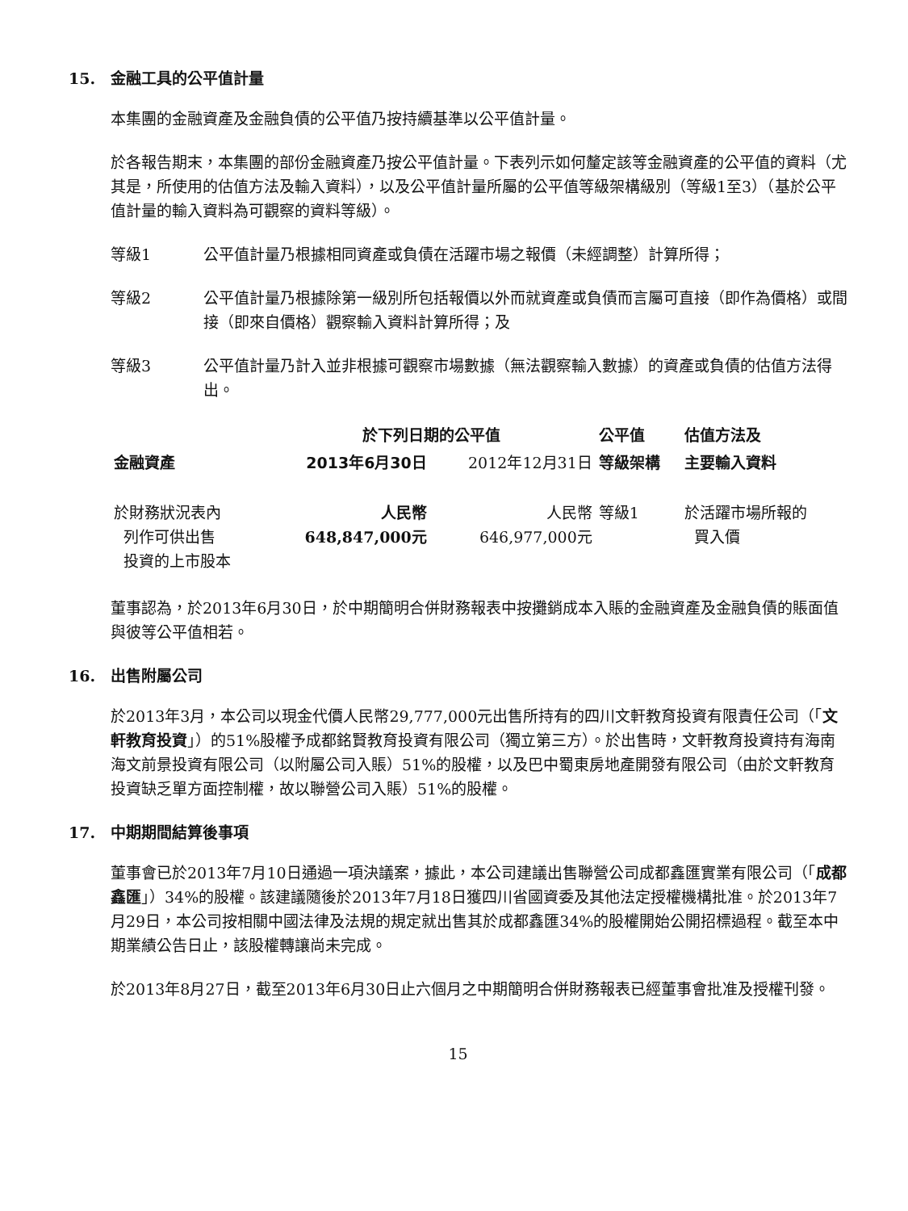15. 金融工具的公平值計量
本集團的金融資產及金融負債的公平值乃按持續基準以公平值計量。
於各報告期末，本集團的部份金融資產乃按公平值計量。下表列示如何釐定該等金融資產的公平值的資料（尤其是，所使用的估值方法及輸入資料），以及公平值計量所屬的公平值等級架構級別（等級1至3）（基於公平值計量的輸入資料為可觀察的資料等級）。
等級1 公平值計量乃根據相同資產或負債在活躍市場之報價（未經調整）計算所得；
等級2 公平值計量乃根據除第一級別所包括報價以外而就資產或負債而言屬可直接（即作為價格）或間接（即來自價格）觀察輸入資料計算所得；及
等級3 公平值計量乃計入並非根據可觀察市場數據（無法觀察輸入數據）的資產或負債的估值方法得出。
| | 於下列日期的公平值 | | 公平值 | 估值方法及 |
| --- | --- | --- | --- | --- |
| 金融資產 | 2013年6月30日 | 2012年12月31日 | 等級架構 | 主要輸入資料 |
| 於財務狀況表內 列作可供出售 投資的上市股本 | 人民幣 648,847,000元 | 人民幣 646,977,000元 | 等級1 | 於活躍市場所報的 買入價 |
董事認為，於2013年6月30日，於中期簡明合併財務報表中按攤銷成本入賬的金融資產及金融負債的賬面值與彼等公平值相若。
16. 出售附屬公司
於2013年3月，本公司以現金代價人民幣29,777,000元出售所持有的四川文軒教育投資有限責任公司（「文軒教育投資」）的51%股權予成都銘賢教育投資有限公司（獨立第三方）。於出售時，文軒教育投資持有海南海文前景投資有限公司（以附屬公司入賬）51%的股權，以及巴中蜀東房地產開發有限公司（由於文軒教育投資缺乏單方面控制權，故以聯營公司入賬）51%的股權。
17. 中期期間結算後事項
董事會已於2013年7月10日通過一項決議案，據此，本公司建議出售聯營公司成都鑫匯實業有限公司（「成都鑫匯」）34%的股權。該建議隨後於2013年7月18日獲四川省國資委及其他法定授權機構批准。於2013年7月29日，本公司按相關中國法律及法規的規定就出售其於成都鑫匯34%的股權開始公開招標過程。截至本中期業績公告日止，該股權轉讓尚未完成。
於2013年8月27日，截至2013年6月30日止六個月之中期簡明合併財務報表已經董事會批准及授權刊發。
15